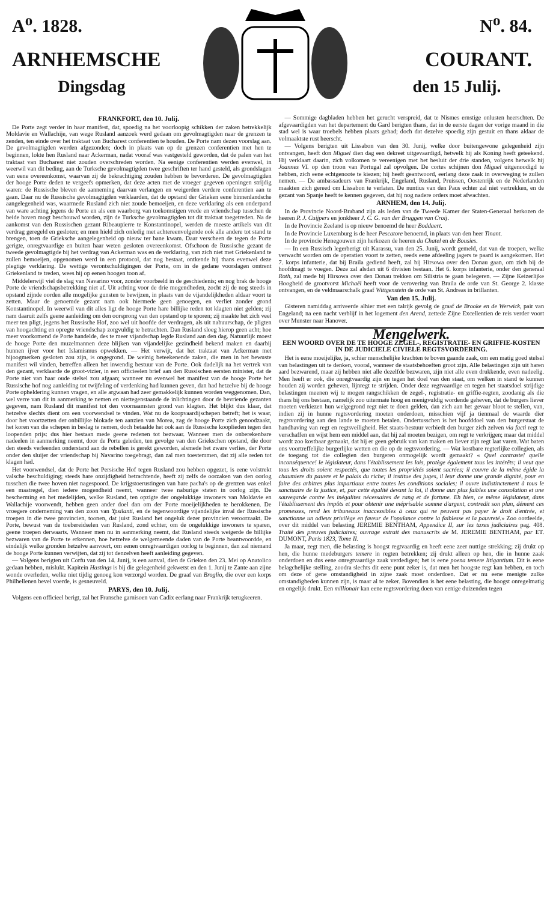A<sup>o</sup>. 1828.
ARNHEMSCHE
Dingsdag
N<sup>o</sup>. 84.
COURANT.
den 15 Julij.
FRANKFORT, den 10. Julij.
De Porte zegt verder in haar manifest, dat, spoedig na het voorloopig schikken der zaken betrekkelijk Moldavie en Wallachije, van wege Rusland aanzoek werd gedaan om gevolmagtigden naar de grenzen te zenden, ten einde over het traktaat van Bucharest conferentien te houden. De Porte nam dezen voorslag aan. De gevolmagtigden werden afgezonden; doch in plaats van op de grenzen conferentien met hen te beginnen, lokte hen Rusland naar Ackerman, nadat vooraf was vastgesteld geworden, dat de palen van het traktaat van Bucharest niet zouden overschreden worden. Na eenige conferentien werden evenwel, in weerwil van dit beding, aan de Turksche gevolmagtigden twee geschriften ter hand gesteld, als grondslagen van eene overeenkomst, waarvan zij de bekrachtiging zouden hebben te bevorderen. De gevolmagtigden der hooge Porte deden te vergeefs opmerken, dat deze acten met de vroeger gegeven openingen strijdig waren: de Russische bleven de aanneming daarvan verlangen en weigerden verdere conferentien aan te gaan. Daar nu de Russische gevolmagtigden verklaarden, dat de opstand der Grieken eene binnenlandsche aangelegenheid was, waarmede Rusland zich niet zoude bemoeijen, en deze verklaring als een onderpand van ware achting jegens de Porte en als een waarborg van toekomstigen vrede en vriendschap tusschen de beide hoven mogt beschouwd worden, zijn de Turksche gevolmagtigden tot dit traktaat toegetreden. Na de aankomst van den Russischen gezant Ribeaupierre te Konstantinopel, werden de meeste artikels van dit verdrag geregeld en gesloten; en men hield zich onledig met achtereenvolgende ook alle andere tot stand te brengen, toen de Grieksche aangelegenheid op nieuw ter bane kwam. Daar verscheen de tegen de Porte gerigte, onregtvaardige en buiten haar weten gesloten overeenkomst. Ofschoon de Russische gezant de tweede gevolmagtigde bij het verdrag van Ackerman was en de verklaring, van zich niet met Griekenland te zullen bemoeijen, opgenomen werd in een protocol, dat nog bestaat, ontkende hij thans evenwel deze plegtige verklaring. De wettige verontschuldigingen der Porte, om in de gedane voorslagen omtrent Griekenland te treden, wees hij op eenen hoogen toon af.
Middelerwijl viel de slag van Navarino voor, zonder voorbeeld in de geschiedenis; en nog brak de hooge Porte de vriendschapsbetrekking niet af. Uit achting voor de drie mogendheden, zocht zij de nog steeds in opstand zijnde oorden alle mogelijke gunsten te bewijzen, in plaats van de vijandelijkheden aldaar voort te zetten. Maar de genoemde gezant nam ook hiermede geen genoegen, en verliet zonder grond Konstantinopel. In weerwil van dit alles ligt de hooge Porte hare billijke reden tot klagten niet gelden; zij nam daaruit zelfs geene aanleiding om den oorsprong van den opstand op te sporen; zij maakte het zich veel meer ten pligt, jegens het Russische Hof, zoo wel uit hoofde der verdragen, als uit nabuurschap, de pligten van hoogachting en opregte vriendschap zorgvuldig te betrachten. Dan Rusland sloeg hierop geen acht; hoe meer voorkomend de Porte handelde, des te meer vijandschap legde Rusland aan den dag. Natuurlijk moest de hooge Porte den muzelmannen deze blijken van vijandelijke gezindheid bekend maken en daarbij hunnen ijver voor het Islamismus opwekken. — Het verwijt, dat het traktaat van Ackerman met bijoogmerken gesloten zou zijn, is ongegrond. De weinig beteekenende zaken, die men in het bewuste manifest wil vinden, betreffen alleen het inwendig bestuur van de Porte. Ook dadelijk na het vertrek van den gezant, verklaarde de groot-vizier, in een officieelen brief aan den Russischen eersten minister, dat de Porte niet van haar oude stelsel zou afgaan; wanneer nu evenwel het manifest van de hooge Porte het Russische hof nog aanleiding tot twijfeling of verdenking had kunnen geven, dan had hetzelve bij de hooge Porte opheldering kunnen vragen, en alle argwaan had zeer gemakkelijk kunnen worden weggenomen. Dan, wel verre van dit in aanmerking te nemen en niettegenstaande de inlichtingen door de bevriende gezanten gegeven, nam Rusland dit manifest tot den voornaamsten grond van klagten. Het blijkt dus klaar, dat hetzelve slechts dient om een voorwendsel te vinden. Wat nu de koopvaardijschepen betreft; het is waar, door het voortzetten der onbillijke blokade ten aanzien van Morea, zag de hooge Porte zich genoodzaakt, het koren van die schepen in beslag te nemen, doch betaalde het ook aan de Russische kooplieden tegen den loopenden prijs: dus hier bestaan mede geene redenen tot bezwaar. Wanneer men de onberekenbare nadeelen in aanmerking neemt, door de Porte geleden, ten gevolge van den Griekschen opstand, die door den steeds verleenden onderstand aan de rebellen is gerekt geworden, alsmede het zware verlies, der Porte onder den sluijer der vriendschap bij Navarino toegebragt, dan zal men toestemmen, dat zij alle reden tot klagen had.
Het voorwendsel, dat de Porte het Persische Hof tegen Rusland zou hebben opgezet, is eene volstrekt valsche beschuldiging; steeds hare onzijdigheid betrachtende, heeft zij zelfs de oorzaken van den oorlog tusschen die twee hoven niet nagespoord. De krijgstoerustingen van hare pacha's op de grenzen was enkel een maatregel, dien iedere mogendheid neemt, wanneer twee naburige staten in oorlog zijn. De bescherming en het medelijden, welke Rusland, ten opzigte der ongelukkige inwoners van Moldavie en Wallachije voorwendt, hebben geen ander doel dan om der Porte moeijelijkheden te berokkenen. De vroegere onderneming van den zoon van Ypsilanti, en de tegenwoordige vijandelijke inval der Russische troepen in die twee provincien, toonen, dat juist Rusland het ongeluk dezer provincien veroorzaakt. De Porte, bewust van de toebereidselen van Rusland, zond echter, om de ongelukkige inwoners te sparen, geene troepen derwaarts. Wanneer men nu in aanmerking neemt, dat Rusland steeds weigerde de billijke bezwaren van de Porte te erkennen, hoe hetzelve de welgemeende daden van de Porte beantwoordde, en eindelijk welke gronden hetzelve aanvoert, om eenen onregtvaardigen oorlog te beginnen, dan zal niemand de hooge Porte kunnen verwijten, dat zij tot denzelven heeft aanleiding gegeven.
— Volgens berigten uit Corfu van den 14. Junij, is een aanval, dien de Grieken den 23. Mei op Anatolico gedaan hebben, mislukt. Kapitein Hastings is bij die gelegenheid gekwetst en den 1. Junij te Zante aan zijne wonde overleden, welke niet tijdig genoeg kon verzorgd worden. De graaf van Broglio, die over een korps Philhellenen bevel voerde, is gesneuveld.
PARYS, den 10. Julij.
Volgens een officieel berigt, zal het Fransche garnisoen van Cadix eerlang naar Frankrijk terugkeeren.
— Sommige dagbladen hebben het gerucht verspreid, dat te Nismes ernstige onlusten heerschten. De afgevaardigden van het departement du Gard berigten thans, dat in de eerste dagen der vorige maand in die stad wel is waar troebels hebben plaats gehad; doch dat dezelve spoedig zijn gestuit en thans aldaar de volmaaktste rust heerscht.
— Volgens berigten uit Lissabon van den 30. Junij, welke door buitengewone gelegenheid zijn ontvangen, heeft don Miguel dien dag een dekreet uitgevaardigd, hetwelk hij als Koning heeft geteekend. Hij verklaart daarin, zich volkomen te vereenigen met het besluit der drie standen, volgens hetwelk hij Joannes VI. op den troon van Portugal zal opvolgen. De cortes schijnen don Miguel uitgenoodigd te hebben, zich eene echtgenoote te kiezen; hij heeft geantwoord, eerlang deze zaak in overweging te zullen nemen. — De ambassadeurs van Frankrijk, Engeland, Rusland, Pruissen, Oostenrijk en de Nederlanden maakten zich gereed om Lissabon te verlaten. De nuntius van den Paus echter zal niet vertrekken, en de gezant van Spanje heeft te kennen gegeven, dat hij nog nadere orders moet afwachten.
ARNHEM, den 14. Julij.
In de Provincie Noord-Braband zijn als leden van de Tweede Kamer der Staten-Generaal herkozen de heeren P. J. Cuijpers en jonkheer J. C. G. van der Bruggen van Croij.
In de Provincie Zeeland is op nieuw benoemd de heer Boddaert.
In de Provincie Luxemburg is de heer Pescatore benoemd, in plaats van den heer Tinant.
In de provincie Henegouwen zijn herkozen de heeren du Chatel en de Bousies.
— In een Russisch legerberigt uit Karassu, van den 25. Junij, wordt gemeld, dat van de troepen, welke verwacht worden om de operatien voort te zetten, reeds eene afdeeling jagers te paard is aangekomen. Het 7. korps infanterie, dat bij Braila gediend heeft, zal bij Hirsowa over den Donau gaan, om zich bij de hoofdmagt te voegen. Deze zal alsdan uit 6 divisien bestaan. Het 6. korps infanterie, onder den generaal Roth, zal mede bij Hirsowa over den Donau trekken om Silistria te gaan belegeren. — Zijne Keizerlijke Hoogheid de grootvorst Michaël heeft voor de verovering van Braila de orde van St. George 2. klasse ontvangen, en de veldmaarschalk graaf Wittgenstein de orde van St. Andreas in brillanten.
Van den 15. Julij.
Gisteren namiddag arriveerde alhier met een talrijk gevolg de graaf de Brooke en de Werwick, pair van Engeland; na een nacht verblijf in het logement den Arend, zettede Zijne Excellentien de reis verder voort over Munster naar Hanover.
Mengelwerk.
EEN WOORD OVER DE TE HOOGE ZEGEL-, REGISTRATIE- EN GRIFFIE-KOSTEN IN DE JUDICIELE CIVIELE REGTSVORDERING.
Het is eene moeijelijke, ja, schier menschelijke krachten te boven gaande zaak, om een matig goed stelsel van belastingen uit te denken, vooral, wanneer de staatsbehoeften groot zijn. Alle belastingen zijn uit haren aard bezwarend, maar zij hebben niet alle dezelfde bezwaren, zijn niet alle even drukkende, even nadeelig. Men heeft er ook, die onregtvaardig zijn en tegen het doel van den staat, om welken in stand te kunnen houden zij worden geheven, lijnregt te strijden. Onder deze regtvaardige en tegen het staatsdoel strijdige belastingen meenen wij te mogen rangschikken de zegel-, registratie- en griffie-regten, zoodanig als die thans bij ons bestaan, namelijk zoo uitermate hoog en menigvuldig wordende geheven, dat de burgers liever moeten verkiezen hun welgegrond regt niet te doen gelden, dan zich aan het gevaar bloot te stellen, van, indien zij in hunne regtsvordering moeten onderdoen, misschien vijf ja tienmaal de waarde dier regtsvordering aan den lande te moeten betalen. Ondertusschen is het hoofddoel van den burgerstaat de handhaving van regt en regtsveiligheid. Het staats-bestuur verbiedt den burger zich zelven via facti regt te verschaffen en wijst hem een middel aan, dat hij zal moeten bezigen, om regt te verkrijgen; maar dat middel wordt zoo kostbaar gemaakt, dat hij er geen gebruik van kan maken en liever zijn regt laat varen. Wat baten ons voortreffelijke burgerlijke wetten en die op de regtsvordering. — Wat kostbare regterlijke collegien, als de toegang tot die collegien den burgeren onmogelijk wordt gemaakt? « Quel contraste! quelle inconséquence! le législateur, dans l'établissement les lois, protège également tous les intérêts; il veut que tous les droits soient respectés, que toutes les propriétés soient sacrées; il couvre de la même égide la chaumiere du pauvre et le palais du riche; il institue des juges, il leur donne une grande dignité, pour en faire des arbitres plus impartiaux entre toutes les conditions sociales; il ouvre indistinctement à tous le sanctuaire de la justice, et, par cette égalité devant la loi, il donne aux plus faibles une consolation et une sauvegarde contre les inégalites nécessaires de rang et de fortune. Eh bien, ce même législateur, dans l'établissement des impôts et pour obtenir une méprisable somme d'argent, contredit son plan, dément ces promesses, rend les tribuneaux inaccessibles à ceux qui ne peuvent pas payer le droit d'entrée, et sanctionne un odieux privilège en faveur de l'opulance contre la faiblesse et la pauvreté.» Zoo oordeelde, over dit middel van belasting JEREMIE BENTHAM, Appendice II, sur les taxes judiciaires pag. 408. Traité des preuves judiciaires; ouvrage extrait des manuscrits de M. JEREMIE BENTHAM, par ET. DUMONT, Paris 1823, Tome II.
Ja maar, zegt men, die belasting is hoogst regtvaardig en heeft eene zeer nuttige strekking; zij drukt op hen, die hunne medeburgers temere in regten betrekken; zij drukt alleen op hen, die in hunne zaak onderdoen en dus eene onregtvaardige zaak verdedigen; het is eene poena temere litigantium. Dit is eene belagchelijke stelling, zoodra slechts dit eene punt zeker is, dat men het hoogste regt kan hebben, en toch om deze of gene omstandigheid in zijne zaak moet onderdoen. Dat er nu eene menigte zulke omstandigheden kunnen zijn, is maar al te zeker. Bovendien is het eene belasting, die hoogst onregelmatig en ongelijk drukt. Een millionair kan eene regtsvordering doen van eenige duizenden tegen